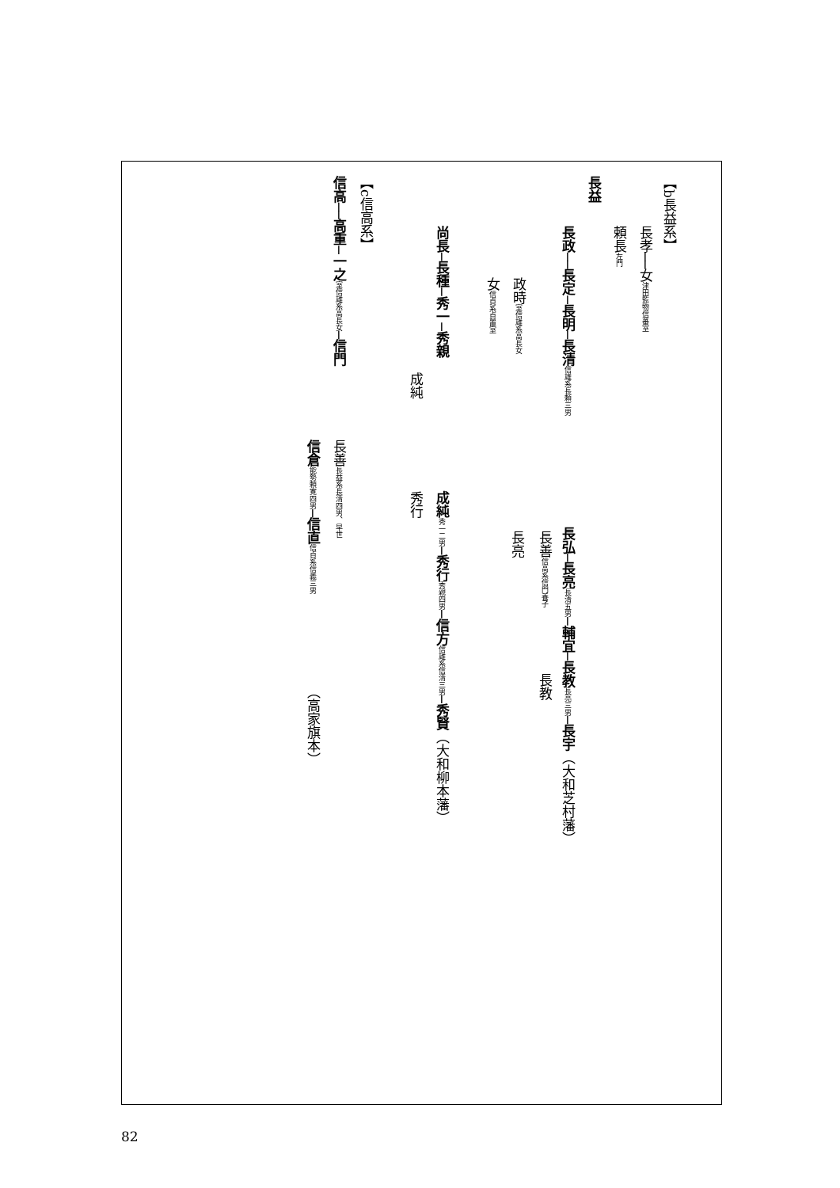【b長益系】
長益
長孝──女津田監物信蕃室
頼長左門
長政──長定─長明─長清 信雄系長頼三男
政時室信雄系高長女
女信貞系貞置室
長弘─長亮 長清五男─輔宜─長教 長亮三男─長宇（大和芝村藩）
長善信高系信門養子
長亮
長教
尚長─長種─秀一─秀親
成純
成純 秀一二男─秀行 秀親四男─信方 信雄系信清三男─秀賢（大和柳本藩）
秀行
【c信高系】
信高──高重─一之 室信雄系高長女─信門
長善長益系長清四男、早世
信倉 能勢頼寛四男─信直 信貞系信義三男
（高家旗本）
82